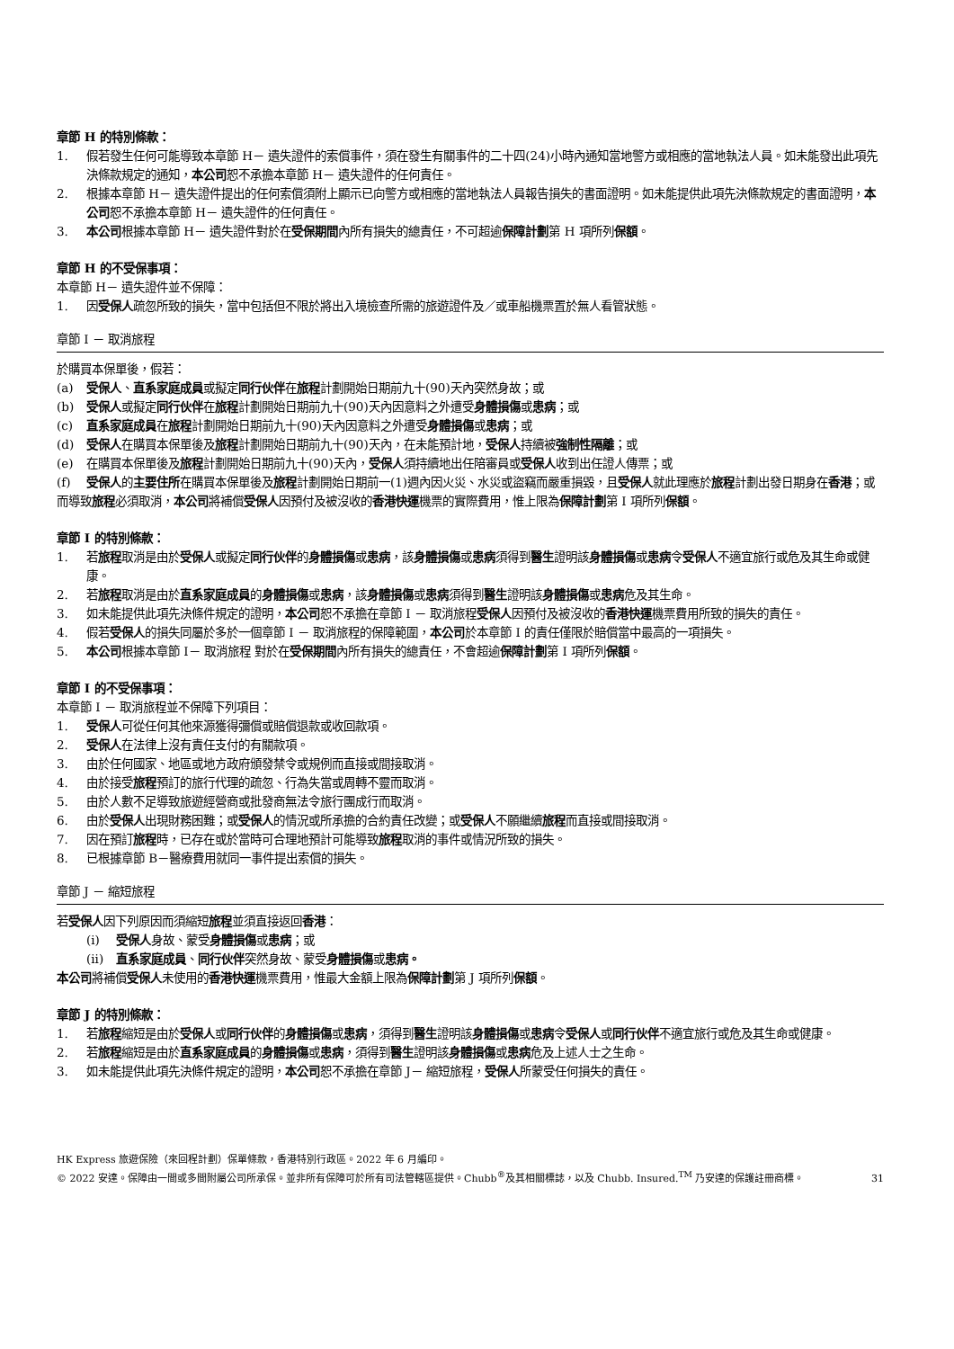章節 H 的特別條款：
1. 假若發生任何可能導致本章節 H－ 遺失證件的索償事件，須在發生有關事件的二十四(24)小時內通知當地警方或相應的當地執法人員。如未能發出此項先決條款規定的通知，本公司恕不承擔本章節 H－ 遺失證件的任何責任。
2. 根據本章節 H－ 遺失證件提出的任何索償須附上顯示已向警方或相應的當地執法人員報告損失的書面證明。如未能提供此項先決條款規定的書面證明，本公司恕不承擔本章節 H－ 遺失證件的任何責任。
3. 本公司根據本章節 H－ 遺失證件對於在受保期間內所有損失的總責任，不可超逾保障計劃第 H 項所列保額。
章節 H 的不受保事項：
本章節 H－ 遺失證件並不保障：
1. 因受保人疏忽所致的損失，當中包括但不限於將出入境檢查所需的旅遊證件及／或車船機票置於無人看管狀態。
章節 I － 取消旅程
於購買本保單後，假若：
(a) 受保人、直系家庭成員或擬定同行伙伴在旅程計劃開始日期前九十(90)天內突然身故；或
(b) 受保人或擬定同行伙伴在旅程計劃開始日期前九十(90)天內因意料之外遭受身體損傷或患病；或
(c) 直系家庭成員在旅程計劃開始日期前九十(90)天內因意料之外遭受身體損傷或患病；或
(d) 受保人在購買本保單後及旅程計劃開始日期前九十(90)天內，在未能預計地，受保人持續被強制性隔離；或
(e) 在購買本保單後及旅程計劃開始日期前九十(90)天內，受保人須持續地出任陪審員或受保人收到出任證人傳票；或
(f) 受保人的主要住所在購買本保單後及旅程計劃開始日期前一(1)週內因火災、水災或盜竊而嚴重損毀，且受保人就此理應於旅程計劃出發日期身在香港；或
而導致旅程必須取消，本公司將補償受保人因預付及被沒收的香港快運機票的實際費用，惟上限為保障計劃第 I 項所列保額。
章節 I 的特別條款：
1. 若旅程取消是由於受保人或擬定同行伙伴的身體損傷或患病，該身體損傷或患病須得到醫生證明該身體損傷或患病令受保人不適宜旅行或危及其生命或健康。
2. 若旅程取消是由於直系家庭成員的身體損傷或患病，該身體損傷或患病須得到醫生證明該身體損傷或患病危及其生命。
3. 如未能提供此項先決條件規定的證明，本公司恕不承擔在章節 I － 取消旅程受保人因預付及被沒收的香港快運機票費用所致的損失的責任。
4. 假若受保人的損失同屬於多於一個章節 I － 取消旅程的保障範圍，本公司於本章節 I 的責任僅限於賠償當中最高的一項損失。
5. 本公司根據本章節 I－ 取消旅程 對於在受保期間內所有損失的總責任，不會超逾保障計劃第 I 項所列保額。
章節 I 的不受保事項：
本章節 I － 取消旅程並不保障下列項目：
1. 受保人可從任何其他來源獲得彌償或賠償退款或收回款項。
2. 受保人在法律上沒有責任支付的有關款項。
3. 由於任何國家、地區或地方政府頒發禁令或規例而直接或間接取消。
4. 由於接受旅程預訂的旅行代理的疏忽、行為失當或周轉不靈而取消。
5. 由於人數不足導致旅遊經營商或批發商無法令旅行團成行而取消。
6. 由於受保人出現財務困難；或受保人的情況或所承擔的合約責任改變；或受保人不願繼續旅程而直接或間接取消。
7. 因在預訂旅程時，已存在或於當時可合理地預計可能導致旅程取消的事件或情況所致的損失。
8. 已根據章節 B－醫療費用就同一事件提出索償的損失。
章節 J － 縮短旅程
若受保人因下列原因而須縮短旅程並須直接返回香港：
(i) 受保人身故、蒙受身體損傷或患病；或
(ii) 直系家庭成員、同行伙伴突然身故、蒙受身體損傷或患病。
本公司將補償受保人未使用的香港快運機票費用，惟最大金額上限為保障計劃第 J 項所列保額。
章節 J 的特別條款：
1. 若旅程縮短是由於受保人或同行伙伴的身體損傷或患病，須得到醫生證明該身體損傷或患病令受保人或同行伙伴不適宜旅行或危及其生命或健康。
2. 若旅程縮短是由於直系家庭成員的身體損傷或患病，須得到醫生證明該身體損傷或患病危及上述人士之生命。
3. 如未能提供此項先決條件規定的證明，本公司恕不承擔在章節 J－ 縮短旅程，受保人所蒙受任何損失的責任。
HK Express 旅遊保險（來回程計劃）保單條款，香港特別行政區。2022 年 6 月編印。
© 2022 安達。保障由一間或多間附屬公司所承保。並非所有保障可於所有司法管轄區提供。Chubb<sup>®</sup>及其相關標誌，以及 Chubb. Insured.<sup>TM</sup> 乃安達的保護註冊商標。
31